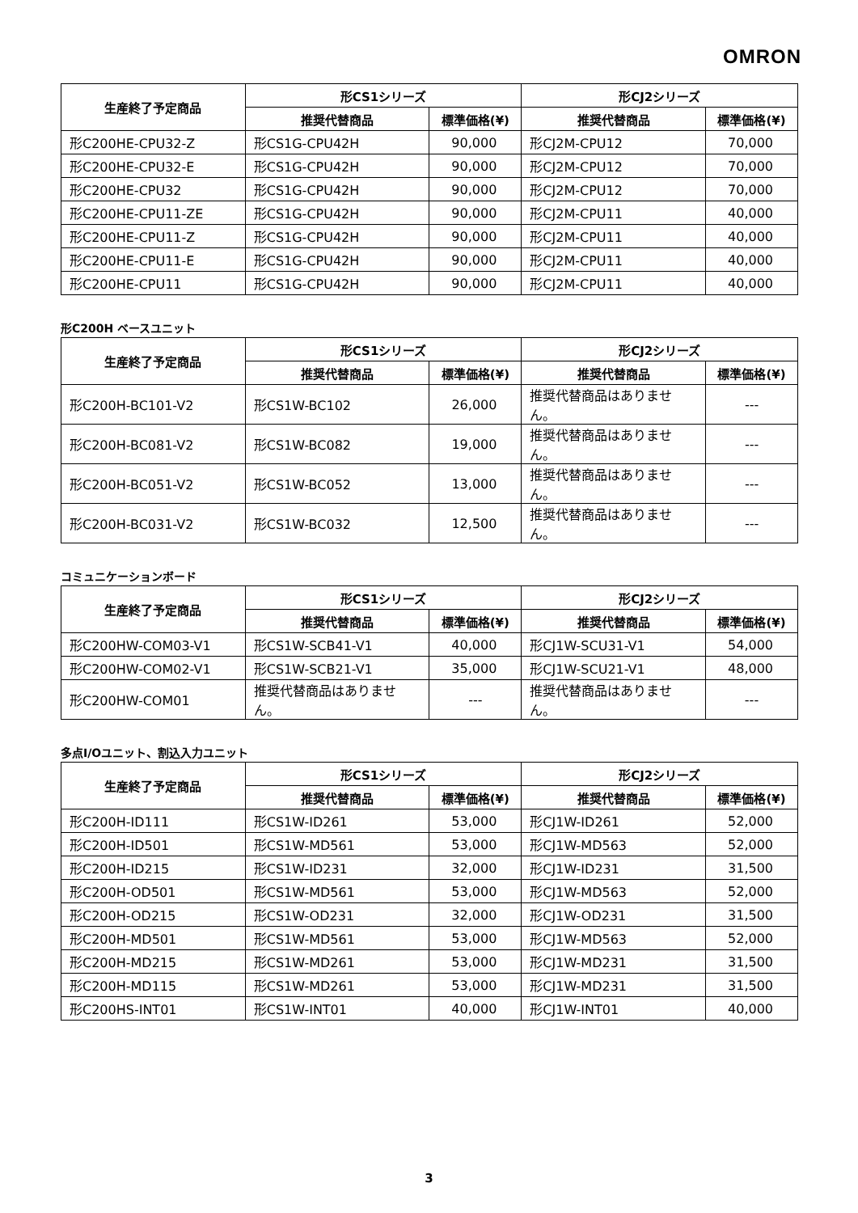OMRON
| 生産終了予定商品 | 形CS1シリーズ | | 形CJ2シリーズ | |
| --- | --- | --- | --- | --- |
| | 推奨代替商品 | 標準価格(¥) | 推奨代替商品 | 標準価格(¥) |
| 形C200HE-CPU32-Z | 形CS1G-CPU42H | 90,000 | 形CJ2M-CPU12 | 70,000 |
| 形C200HE-CPU32-E | 形CS1G-CPU42H | 90,000 | 形CJ2M-CPU12 | 70,000 |
| 形C200HE-CPU32 | 形CS1G-CPU42H | 90,000 | 形CJ2M-CPU12 | 70,000 |
| 形C200HE-CPU11-ZE | 形CS1G-CPU42H | 90,000 | 形CJ2M-CPU11 | 40,000 |
| 形C200HE-CPU11-Z | 形CS1G-CPU42H | 90,000 | 形CJ2M-CPU11 | 40,000 |
| 形C200HE-CPU11-E | 形CS1G-CPU42H | 90,000 | 形CJ2M-CPU11 | 40,000 |
| 形C200HE-CPU11 | 形CS1G-CPU42H | 90,000 | 形CJ2M-CPU11 | 40,000 |
形C200H ベースユニット
| 生産終了予定商品 | 形CS1シリーズ | | 形CJ2シリーズ | |
| --- | --- | --- | --- | --- |
| | 推奨代替商品 | 標準価格(¥) | 推奨代替商品 | 標準価格(¥) |
| 形C200H-BC101-V2 | 形CS1W-BC102 | 26,000 | 推奨代替商品はありません。 | --- |
| 形C200H-BC081-V2 | 形CS1W-BC082 | 19,000 | 推奨代替商品はありません。 | --- |
| 形C200H-BC051-V2 | 形CS1W-BC052 | 13,000 | 推奨代替商品はありません。 | --- |
| 形C200H-BC031-V2 | 形CS1W-BC032 | 12,500 | 推奨代替商品はありません。 | --- |
コミュニケーションボード
| 生産終了予定商品 | 形CS1シリーズ | | 形CJ2シリーズ | |
| --- | --- | --- | --- | --- |
| | 推奨代替商品 | 標準価格(¥) | 推奨代替商品 | 標準価格(¥) |
| 形C200HW-COM03-V1 | 形CS1W-SCB41-V1 | 40,000 | 形CJ1W-SCU31-V1 | 54,000 |
| 形C200HW-COM02-V1 | 形CS1W-SCB21-V1 | 35,000 | 形CJ1W-SCU21-V1 | 48,000 |
| 形C200HW-COM01 | 推奨代替商品はありません。 | --- | 推奨代替商品はありません。 | --- |
多点I/Oユニット、割込入力ユニット
| 生産終了予定商品 | 形CS1シリーズ | | 形CJ2シリーズ | |
| --- | --- | --- | --- | --- |
| | 推奨代替商品 | 標準価格(¥) | 推奨代替商品 | 標準価格(¥) |
| 形C200H-ID111 | 形CS1W-ID261 | 53,000 | 形CJ1W-ID261 | 52,000 |
| 形C200H-ID501 | 形CS1W-MD561 | 53,000 | 形CJ1W-MD563 | 52,000 |
| 形C200H-ID215 | 形CS1W-ID231 | 32,000 | 形CJ1W-ID231 | 31,500 |
| 形C200H-OD501 | 形CS1W-MD561 | 53,000 | 形CJ1W-MD563 | 52,000 |
| 形C200H-OD215 | 形CS1W-OD231 | 32,000 | 形CJ1W-OD231 | 31,500 |
| 形C200H-MD501 | 形CS1W-MD561 | 53,000 | 形CJ1W-MD563 | 52,000 |
| 形C200H-MD215 | 形CS1W-MD261 | 53,000 | 形CJ1W-MD231 | 31,500 |
| 形C200H-MD115 | 形CS1W-MD261 | 53,000 | 形CJ1W-MD231 | 31,500 |
| 形C200HS-INT01 | 形CS1W-INT01 | 40,000 | 形CJ1W-INT01 | 40,000 |
3